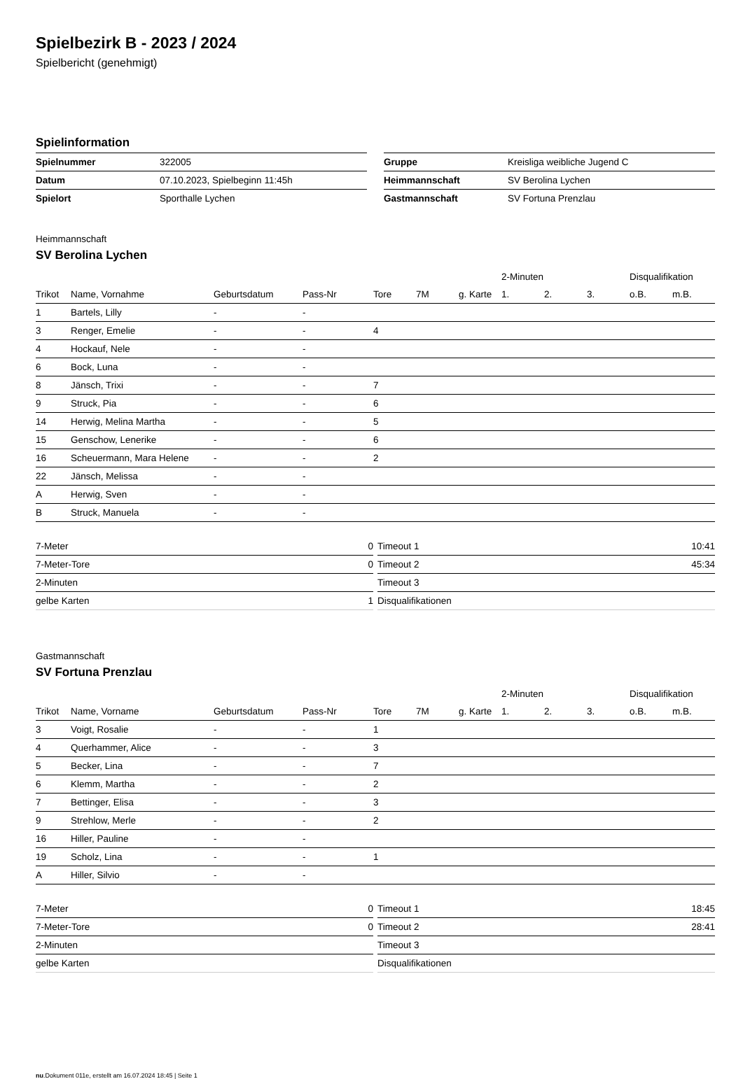Spielbezirk B - 2023 / 2024
Spielbericht (genehmigt)
Spielinformation
| Spielnummer | 322005 |
| Datum | 07.10.2023, Spielbeginn 11:45h |
| Spielort | Sporthalle Lychen |
| Gruppe | Kreisliga weibliche Jugend C |
| Heimmannschaft | SV Berolina Lychen |
| Gastmannschaft | SV Fortuna Prenzlau |
Heimmannschaft
SV Berolina Lychen
| | | | | | | | 2-Minuten | | | Disqualifikation | |
| --- | --- | --- | --- | --- | --- | --- | --- | --- | --- | --- | --- |
| Trikot | Name, Vornahme | Geburtsdatum | Pass-Nr | Tore | 7M | g. Karte | 1. | 2. | 3. | o.B. | m.B. |
| 1 | Bartels, Lilly | - | - | | | | | | | | |
| 3 | Renger, Emelie | - | - | 4 | | | | | | | |
| 4 | Hockauf, Nele | - | - | | | | | | | | |
| 6 | Bock, Luna | - | - | | | | | | | | |
| 8 | Jänsch, Trixi | - | - | 7 | | | | | | | |
| 9 | Struck, Pia | - | - | 6 | | | | | | | |
| 14 | Herwig, Melina Martha | - | - | 5 | | | | | | | |
| 15 | Genschow, Lenerike | - | - | 6 | | | | | | | |
| 16 | Scheuermann, Mara Helene | - | - | 2 | | | | | | | |
| 22 | Jänsch, Melissa | - | - | | | | | | | | |
| A | Herwig, Sven | - | - | | | | | | | | |
| B | Struck, Manuela | - | - | | | | | | | | |
| 7-Meter | 0 |
| 7-Meter-Tore | 0 |
| 2-Minuten | |
| gelbe Karten | 1 |
| Timeout 1 | 10:41 |
| Timeout 2 | 45:34 |
| Timeout 3 | |
| Disqualifikationen | |
Gastmannschaft
SV Fortuna Prenzlau
| | | | | | | | 2-Minuten | | | Disqualifikation | |
| --- | --- | --- | --- | --- | --- | --- | --- | --- | --- | --- | --- |
| Trikot | Name, Vorname | Geburtsdatum | Pass-Nr | Tore | 7M | g. Karte | 1. | 2. | 3. | o.B. | m.B. |
| 3 | Voigt, Rosalie | - | - | 1 | | | | | | | |
| 4 | Querhammer, Alice | - | - | 3 | | | | | | | |
| 5 | Becker, Lina | - | - | 7 | | | | | | | |
| 6 | Klemm, Martha | - | - | 2 | | | | | | | |
| 7 | Bettinger, Elisa | - | - | 3 | | | | | | | |
| 9 | Strehlow, Merle | - | - | 2 | | | | | | | |
| 16 | Hiller, Pauline | - | - | | | | | | | | |
| 19 | Scholz, Lina | - | - | 1 | | | | | | | |
| A | Hiller, Silvio | - | - | | | | | | | | |
| 7-Meter | 0 |
| 7-Meter-Tore | 0 |
| 2-Minuten | |
| gelbe Karten | |
| Timeout 1 | 18:45 |
| Timeout 2 | 28:41 |
| Timeout 3 | |
| Disqualifikationen | |
nu.Dokument 011e, erstellt am 16.07.2024 18:45 | Seite 1